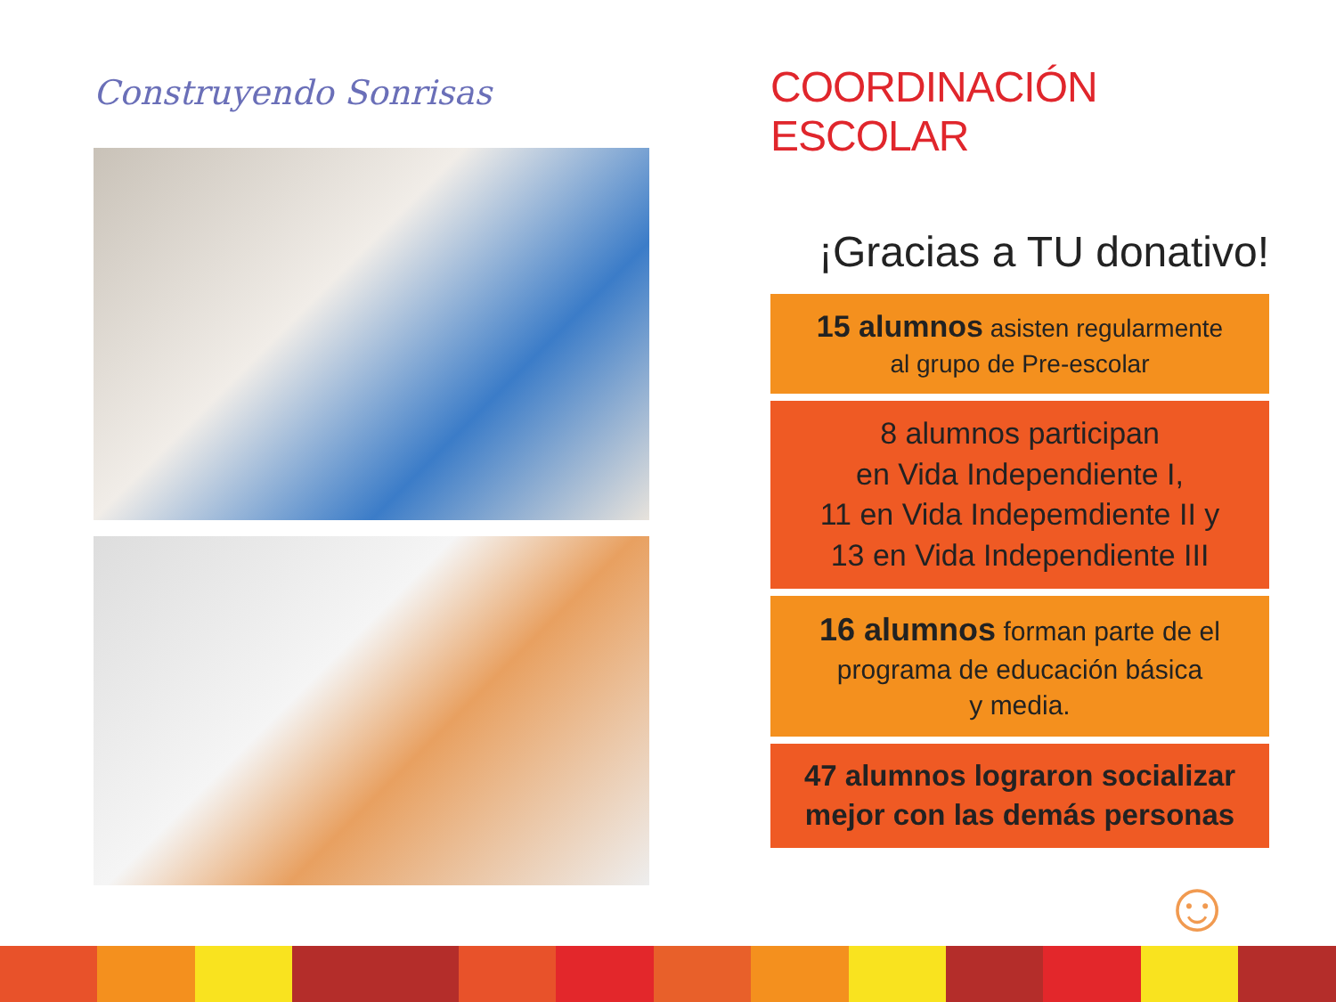Construyendo Sonrisas
COORDINACIÓN ESCOLAR
¡Gracias a TU donativo!
15 alumnos asisten regularmente
al grupo de Pre-escolar
8 alumnos participan
en Vida Independiente I,
11 en Vida Indepemdiente II y
13 en Vida Independiente III
16 alumnos forman parte de el
programa de educación básica
y media.
47 alumnos lograron socializar
mejor con las demás personas
☺